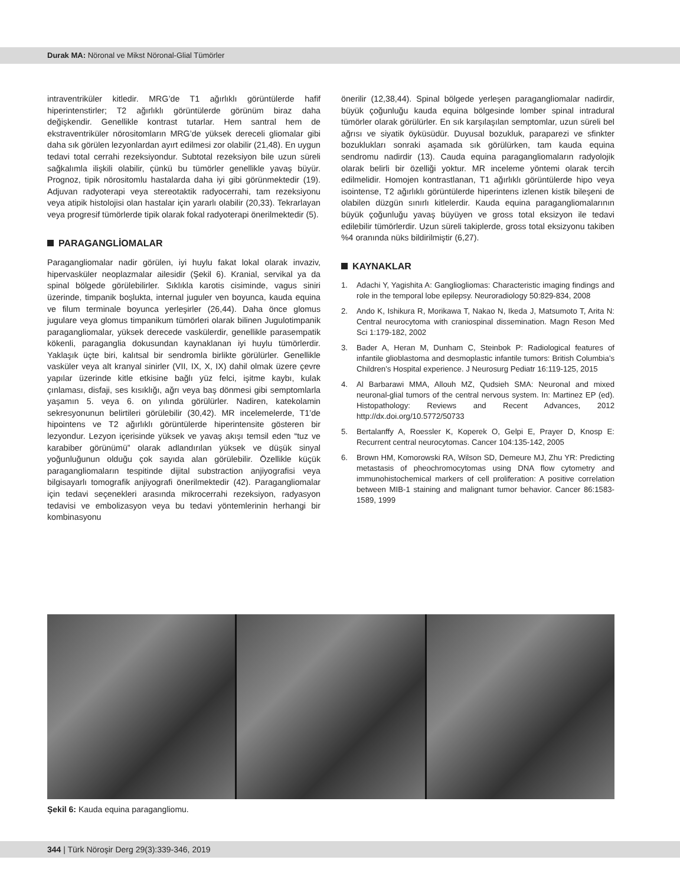Durak MA: Nöronal ve Mikst Nöronal-Glial Tümörler
intraventriküler kitledir. MRG’de T1 ağırlıklı görüntülerde hafif hiperintenstirler; T2 ağırlıklı görüntülerde görünüm biraz daha değişkendir. Genellikle kontrast tutarlar. Hem santral hem de ekstraventriküler nörositomların MRG’de yüksek dereceli gliomalar gibi daha sık görülen lezyonlardan ayırt edilmesi zor olabilir (21,48). En uygun tedavi total cerrahi rezeksiyondur. Subtotal rezeksiyon bile uzun süreli sağkalımla ilişkili olabilir, çünkü bu tümörler genellikle yavaş büyür. Prognoz, tipik nörositomlu hastalarda daha iyi gibi görünmektedir (19). Adjuvan radyoterapi veya stereotaktik radyocerrahi, tam rezeksiyonu veya atipik histolojisi olan hastalar için yararlı olabilir (20,33). Tekrarlayan veya progresif tümörlerde tipik olarak fokal radyoterapi önerilmektedir (5).
PARAGANGLİOMALAR
Paragangliomalar nadir görülen, iyi huylu fakat lokal olarak invaziv, hipervasküler neoplazmalar ailesidir (Şekil 6). Kranial, servikal ya da spinal bölgede görülebilirler. Sıklıkla karotis cisiminde, vagus siniri üzerinde, timpanik boşlukta, internal juguler ven boyunca, kauda equina ve filum terminale boyunca yerleşirler (26,44). Daha önce glomus jugulare veya glomus timpanikum tümörleri olarak bilinen Jugulotimpanik paragangliomalar, yüksek derecede vaskülerdir, genellikle parasempatik kökenli, paraganglia dokusundan kaynaklanan iyi huylu tümörlerdir. Yaklaşık üçte biri, kalıtsal bir sendromla birlikte görülürler. Genellikle vasküler veya alt kranyal sinirler (VII, IX, X, IX) dahil olmak üzere çevre yapılar üzerinde kitle etkisine bağlı yüz felci, işitme kaybı, kulak çınlaması, disfaji, ses kısıklığı, ağrı veya baş dönmesi gibi semptomlarla yaşamın 5. veya 6. on yılında görülürler. Nadiren, katekolamin sekresyonunun belirtileri görülebilir (30,42). MR incelemelerde, T1’de hipointens ve T2 ağırlıklı görüntülerde hiperintensite gösteren bir lezyondur. Lezyon içerisinde yüksek ve yavaş akışı temsil eden “tuz ve karabiber görünümü” olarak adlandırılan yüksek ve düşük sinyal yoğunluğunun olduğu çok sayıda alan görülebilir. Özellikle küçük paragangliomaların tespitinde dijital substraction anjiyografisi veya bilgisayarlı tomografik anjiyografi önerilmektedir (42). Paragangliomalar için tedavi seçenekleri arasında mikrocerrahi rezeksiyon, radyasyon tedavisi ve embolizasyon veya bu tedavi yöntemlerinin herhangi bir kombinasyonu
önerilir (12,38,44). Spinal bölgede yerleşen paragangliomalar nadirdir, büyük çoğunluğu kauda equina bölgesinde lomber spinal intradural tümörler olarak görülürler. En sık karşılaşılan semptomlar, uzun süreli bel ağrısı ve siyatik öyküsüdür. Duyusal bozukluk, paraparezi ve sfinkter bozuklukları sonraki aşamada sık görülürken, tam kauda equina sendromu nadirdir (13). Cauda equina paragangliomaların radyolojik olarak belirli bir özelliği yoktur. MR inceleme yöntemi olarak tercih edilmelidir. Homojen kontrastlanan, T1 ağırlıklı görüntülerde hipo veya isointense, T2 ağırlıklı görüntülerde hiperintens izlenen kistik bileşeni de olabilen düzgün sınırlı kitlelerdir. Kauda equina paragangliomalarının büyük çoğunluğu yavaş büyüyen ve gross total eksizyon ile tedavi edilebilir tümörlerdir. Uzun süreli takiplerde, gross total eksizyonu takiben %4 oranında nüks bildirilmiştir (6,27).
KAYNAKLAR
1. Adachi Y, Yagishita A: Gangliogliomas: Characteristic imaging findings and role in the temporal lobe epilepsy. Neuroradiology 50:829-834, 2008
2. Ando K, Ishikura R, Morikawa T, Nakao N, Ikeda J, Matsumoto T, Arita N: Central neurocytoma with craniospinal dissemination. Magn Reson Med Sci 1:179-182, 2002
3. Bader A, Heran M, Dunham C, Steinbok P: Radiological features of infantile glioblastoma and desmoplastic infantile tumors: British Columbia’s Children’s Hospital experience. J Neurosurg Pediatr 16:119-125, 2015
4. Al Barbarawi MMA, Allouh MZ, Qudsieh SMA: Neuronal and mixed neuronal-glial tumors of the central nervous system. In: Martinez EP (ed). Histopathology: Reviews and Recent Advances, 2012 http://dx.doi.org/10.5772/50733
5. Bertalanffy A, Roessler K, Koperek O, Gelpi E, Prayer D, Knosp E: Recurrent central neurocytomas. Cancer 104:135-142, 2005
6. Brown HM, Komorowski RA, Wilson SD, Demeure MJ, Zhu YR: Predicting metastasis of pheochromocytomas using DNA flow cytometry and immunohistochemical markers of cell proliferation: A positive correlation between MIB-1 staining and malignant tumor behavior. Cancer 86:1583-1589, 1999
Şekil 6: Kauda equina paragangliomu.
344 | Türk Nöroşir Derg 29(3):339-346, 2019